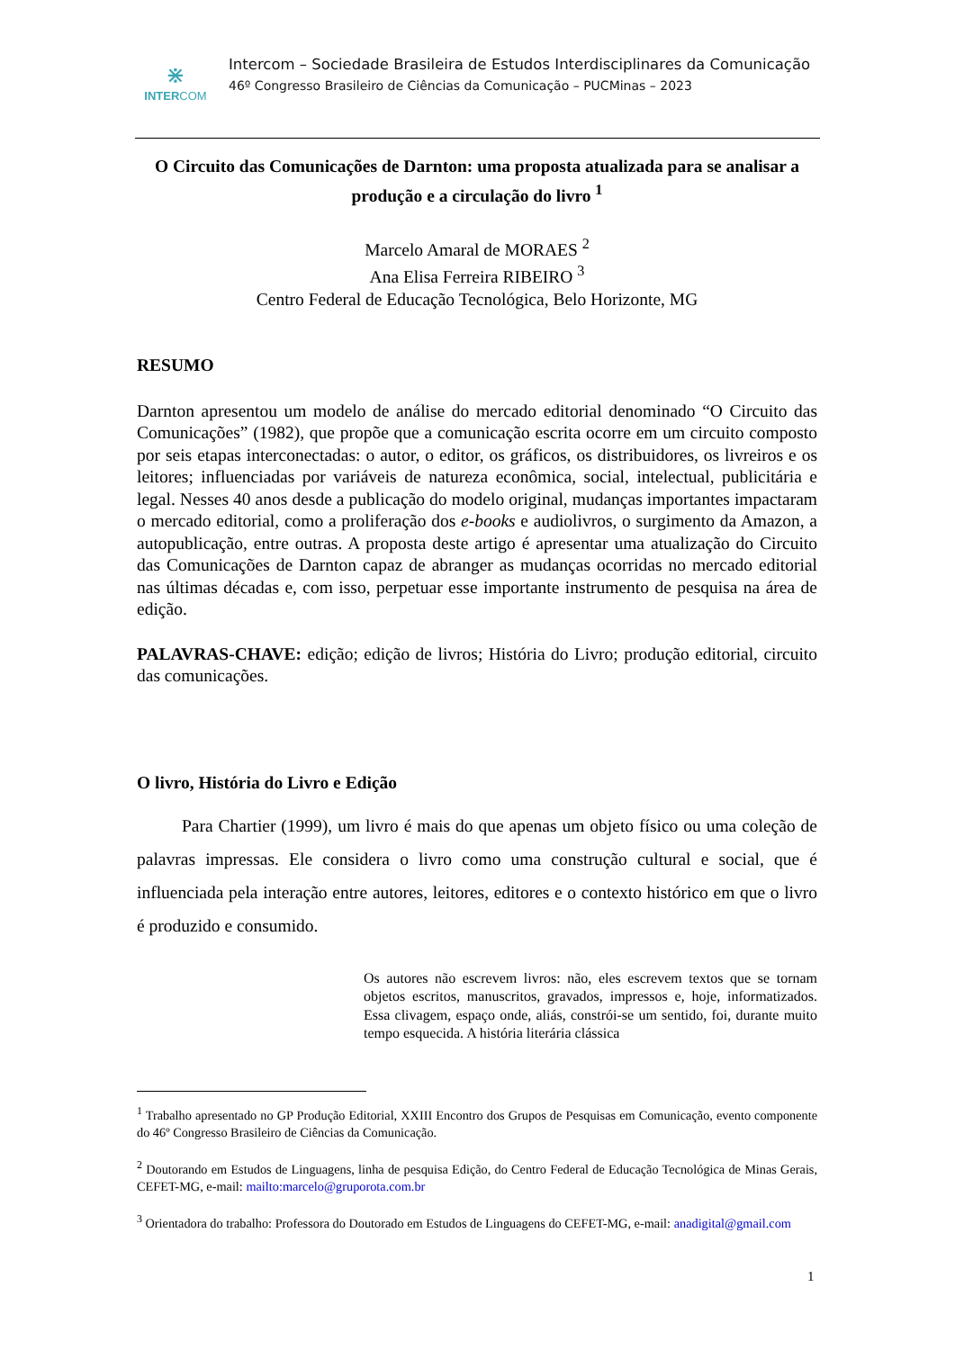⋇
INTERCOM
Intercom – Sociedade Brasileira de Estudos Interdisciplinares da Comunicação
46º Congresso Brasileiro de Ciências da Comunicação – PUCMinas – 2023
O Circuito das Comunicações de Darnton: uma proposta atualizada para se analisar a produção e a circulação do livro <sup>1</sup>
Marcelo Amaral de MORAES <sup>2</sup>
Ana Elisa Ferreira RIBEIRO <sup>3</sup>
Centro Federal de Educação Tecnológica, Belo Horizonte, MG
RESUMO
Darnton apresentou um modelo de análise do mercado editorial denominado “O Circuito das Comunicações” (1982), que propõe que a comunicação escrita ocorre em um circuito composto por seis etapas interconectadas: o autor, o editor, os gráficos, os distribuidores, os livreiros e os leitores; influenciadas por variáveis de natureza econômica, social, intelectual, publicitária e legal. Nesses 40 anos desde a publicação do modelo original, mudanças importantes impactaram o mercado editorial, como a proliferação dos e-books e audiolivros, o surgimento da Amazon, a autopublicação, entre outras. A proposta deste artigo é apresentar uma atualização do Circuito das Comunicações de Darnton capaz de abranger as mudanças ocorridas no mercado editorial nas últimas décadas e, com isso, perpetuar esse importante instrumento de pesquisa na área de edição.
PALAVRAS-CHAVE: edição; edição de livros; História do Livro; produção editorial, circuito das comunicações.
O livro, História do Livro e Edição
Para Chartier (1999), um livro é mais do que apenas um objeto físico ou uma coleção de palavras impressas. Ele considera o livro como uma construção cultural e social, que é influenciada pela interação entre autores, leitores, editores e o contexto histórico em que o livro é produzido e consumido.
Os autores não escrevem livros: não, eles escrevem textos que se tornam objetos escritos, manuscritos, gravados, impressos e, hoje, informatizados. Essa clivagem, espaço onde, aliás, constrói-se um sentido, foi, durante muito tempo esquecida. A história literária clássica
<sup>1</sup> Trabalho apresentado no GP Produção Editorial, XXIII Encontro dos Grupos de Pesquisas em Comunicação, evento componente do 46º Congresso Brasileiro de Ciências da Comunicação.
<sup>2</sup> Doutorando em Estudos de Linguagens, linha de pesquisa Edição, do Centro Federal de Educação Tecnológica de Minas Gerais, CEFET-MG, e-mail: mailto:marcelo@gruporota.com.br
<sup>3</sup> Orientadora do trabalho: Professora do Doutorado em Estudos de Linguagens do CEFET-MG, e-mail: anadigital@gmail.com
1